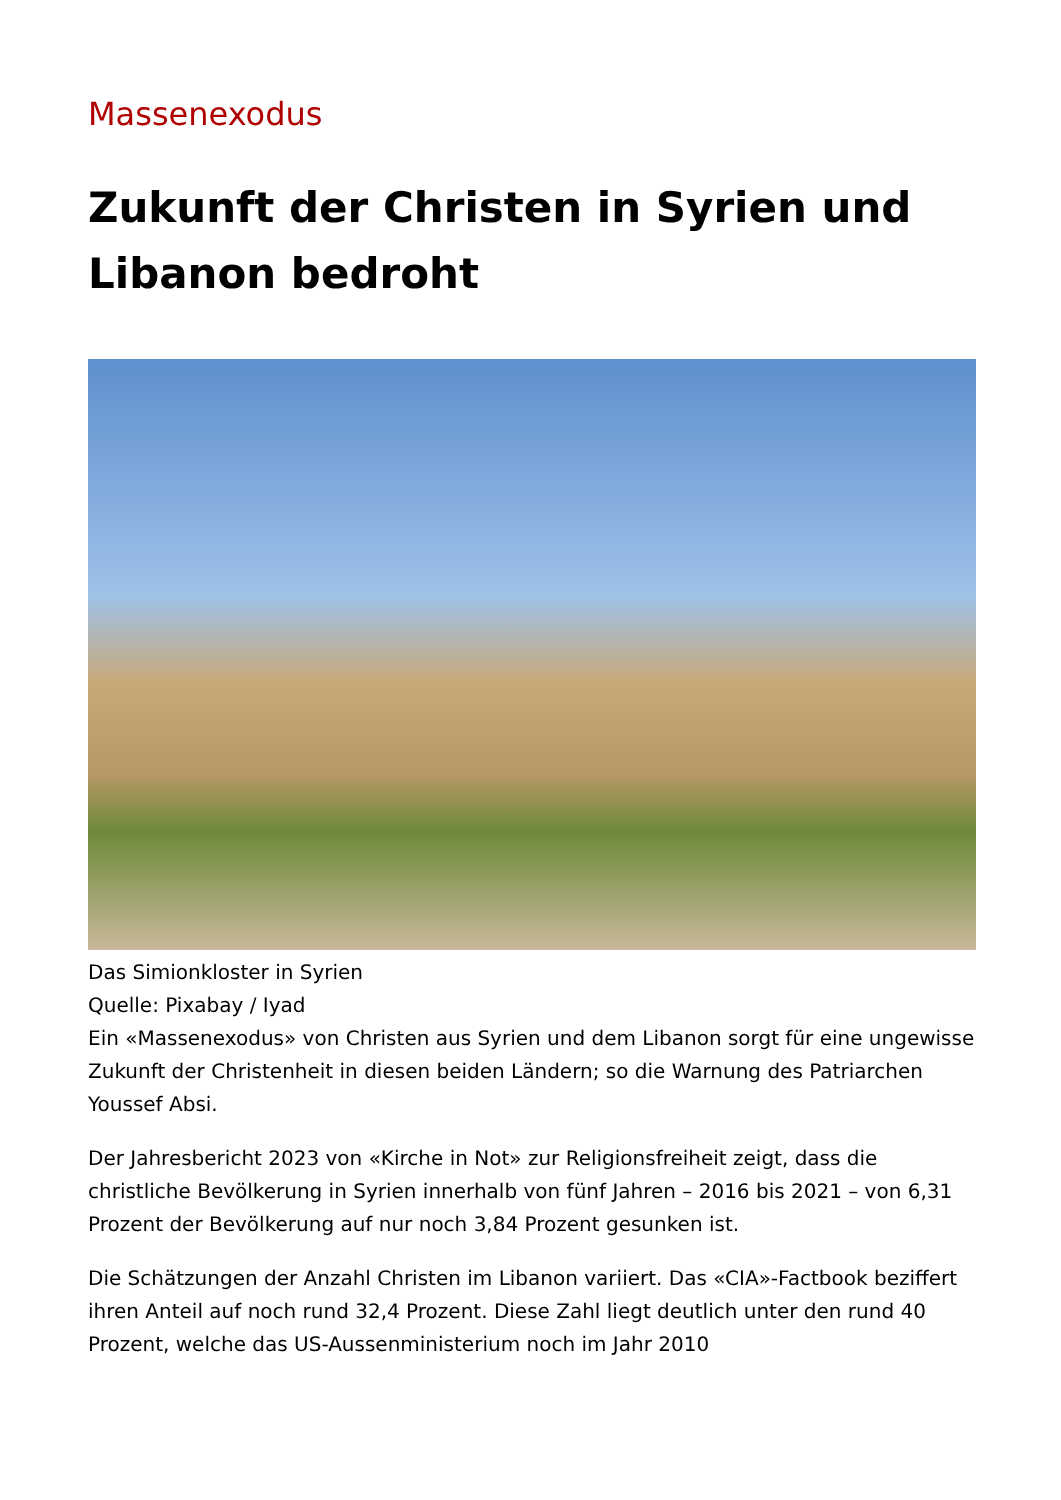Massenexodus
Zukunft der Christen in Syrien und Libanon bedroht
Das Simionkloster in Syrien
Quelle: Pixabay / Iyad
Ein «Massenexodus» von Christen aus Syrien und dem Libanon sorgt für eine ungewisse Zukunft der Christenheit in diesen beiden Ländern; so die Warnung des Patriarchen Youssef Absi.
Der Jahresbericht 2023 von «Kirche in Not» zur Religionsfreiheit zeigt, dass die christliche Bevölkerung in Syrien innerhalb von fünf Jahren – 2016 bis 2021 – von 6,31 Prozent der Bevölkerung auf nur noch 3,84 Prozent gesunken ist.
Die Schätzungen der Anzahl Christen im Libanon variiert. Das «CIA»-Factbook beziffert ihren Anteil auf noch rund 32,4 Prozent. Diese Zahl liegt deutlich unter den rund 40 Prozent, welche das US-Aussenministerium noch im Jahr 2010